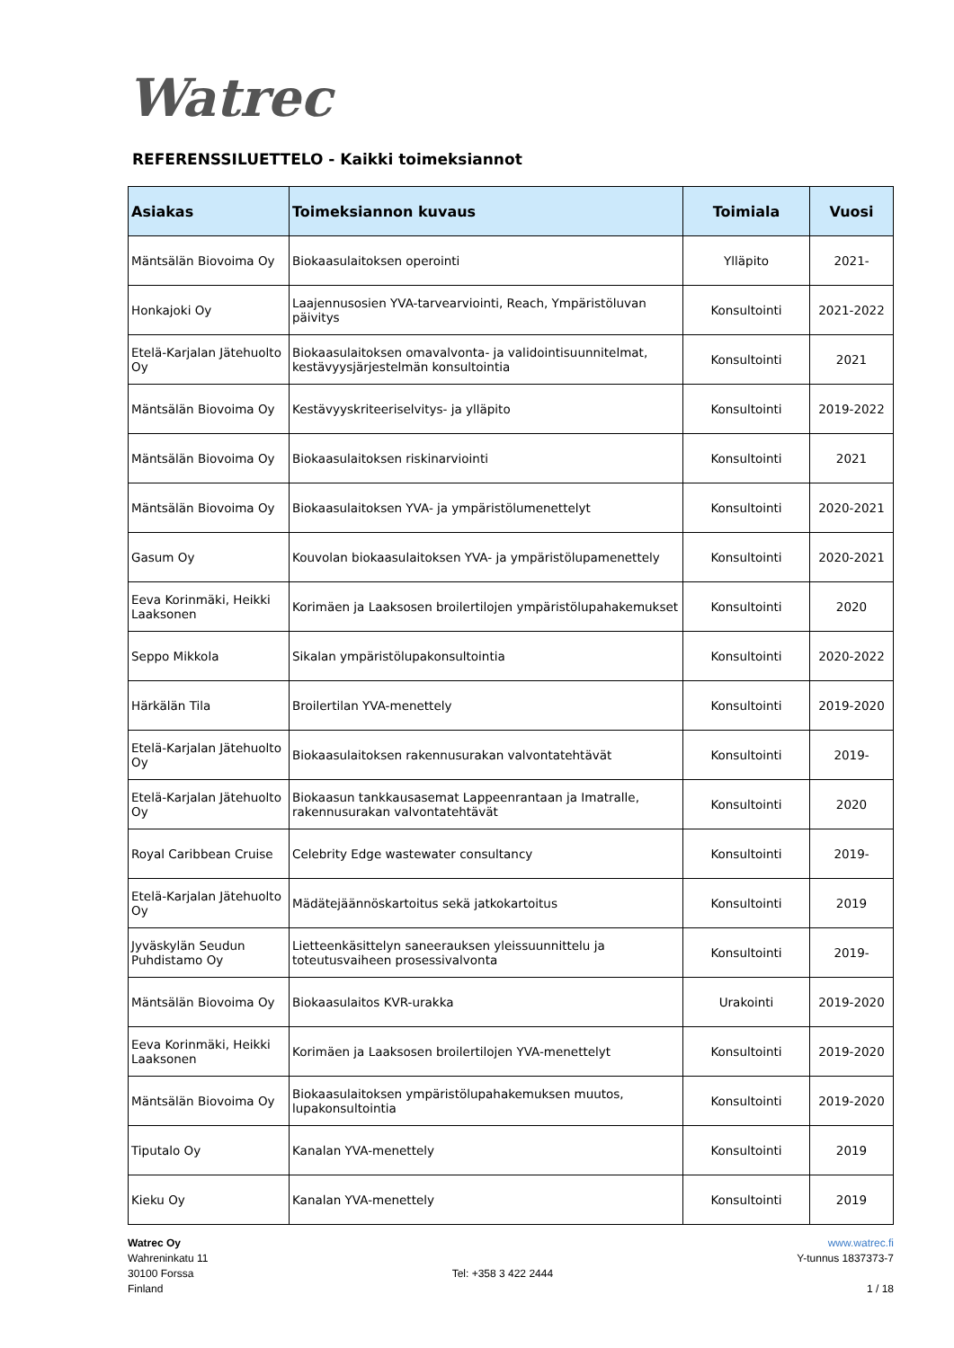Watrec
REFERENSSILUETTELO - Kaikki toimeksiannot
| Asiakas | Toimeksiannon kuvaus | Toimiala | Vuosi |
| --- | --- | --- | --- |
| Mäntsälän Biovoima Oy | Biokaasulaitoksen operointi | Ylläpito | 2021- |
| Honkajoki Oy | Laajennusosien YVA-tarvearviointi, Reach, Ympäristöluvan päivitys | Konsultointi | 2021-2022 |
| Etelä-Karjalan Jätehuolto Oy | Biokaasulaitoksen omavalvonta- ja validointisuunnitelmat, kestävyysjärjestelmän konsultointia | Konsultointi | 2021 |
| Mäntsälän Biovoima Oy | Kestävyyskriteeriselvitys- ja ylläpito | Konsultointi | 2019-2022 |
| Mäntsälän Biovoima Oy | Biokaasulaitoksen riskinarviointi | Konsultointi | 2021 |
| Mäntsälän Biovoima Oy | Biokaasulaitoksen YVA- ja ympäristölumenettelyt | Konsultointi | 2020-2021 |
| Gasum Oy | Kouvolan biokaasulaitoksen YVA- ja ympäristölupamenettely | Konsultointi | 2020-2021 |
| Eeva Korinmäki, Heikki Laaksonen | Korimäen ja Laaksosen broilertilojen ympäristölupahakemukset | Konsultointi | 2020 |
| Seppo Mikkola | Sikalan ympäristölupakonsultointia | Konsultointi | 2020-2022 |
| Härkälän Tila | Broilertilan YVA-menettely | Konsultointi | 2019-2020 |
| Etelä-Karjalan Jätehuolto Oy | Biokaasulaitoksen rakennusurakan valvontatehtävät | Konsultointi | 2019- |
| Etelä-Karjalan Jätehuolto Oy | Biokaasun tankkausasemat Lappeenrantaan ja Imatralle, rakennusurakan valvontatehtävät | Konsultointi | 2020 |
| Royal Caribbean Cruise | Celebrity Edge wastewater consultancy | Konsultointi | 2019- |
| Etelä-Karjalan Jätehuolto Oy | Mädätejäännöskartoitus sekä jatkokartoitus | Konsultointi | 2019 |
| Jyväskylän Seudun Puhdistamo Oy | Lietteenkäsittelyn saneerauksen yleissuunnittelu ja toteutusvaiheen prosessivalvonta | Konsultointi | 2019- |
| Mäntsälän Biovoima Oy | Biokaasulaitos KVR-urakka | Urakointi | 2019-2020 |
| Eeva Korinmäki, Heikki Laaksonen | Korimäen ja Laaksosen broilertilojen YVA-menettelyt | Konsultointi | 2019-2020 |
| Mäntsälän Biovoima Oy | Biokaasulaitoksen ympäristölupahakemuksen muutos, lupakonsultointia | Konsultointi | 2019-2020 |
| Tiputalo Oy | Kanalan YVA-menettely | Konsultointi | 2019 |
| Kieku Oy | Kanalan YVA-menettely | Konsultointi | 2019 |
Watrec Oy
Wahreninkatu 11
30100 Forssa
Finland
Tel: +358 3 422 2444 www.watrec.fi
Y-tunnus 1837373-7
1 / 18